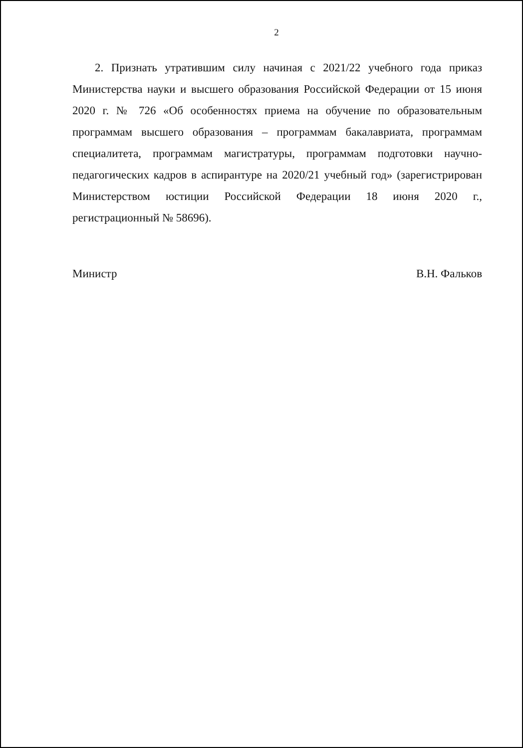2
2. Признать утратившим силу начиная с 2021/22 учебного года приказ Министерства науки и высшего образования Российской Федерации от 15 июня 2020 г. № 726 «Об особенностях приема на обучение по образовательным программам высшего образования – программам бакалавриата, программам специалитета, программам магистратуры, программам подготовки научно-педагогических кадров в аспирантуре на 2020/21 учебный год» (зарегистрирован Министерством юстиции Российской Федерации 18 июня 2020 г., регистрационный № 58696).
Министр В.Н. Фальков